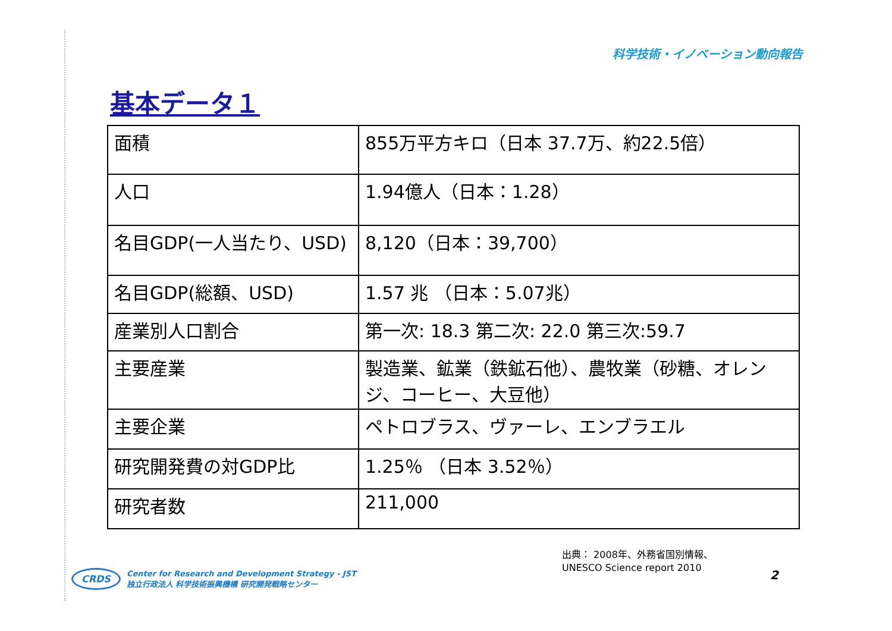科学技術・イノベーション動向報告
基本データ１
| 面積 | 855万平方キロ（日本 37.7万、約22.5倍） |
| 人口 | 1.94億人（日本：1.28） |
| 名目GDP(一人当たり、USD) | 8,120（日本：39,700） |
| 名目GDP(総額、USD) | 1.57 兆 （日本：5.07兆） |
| 産業別人口割合 | 第一次: 18.3 第二次: 22.0 第三次:59.7 |
| 主要産業 | 製造業、鉱業（鉄鉱石他）、農牧業（砂糖、オレンジ、コーヒー、大豆他） |
| 主要企業 | ペトロブラス、ヴァーレ、エンブラエル |
| 研究開発費の対GDP比 | 1.25％ （日本 3.52％） |
| 研究者数 | 211,000 |
出典： 2008年、外務省国別情報、
UNESCO Science report 2010
2
CRDS Center for Research and Development Strategy - JST
独立行政法人 科学技術振興機構 研究開発戦略センター